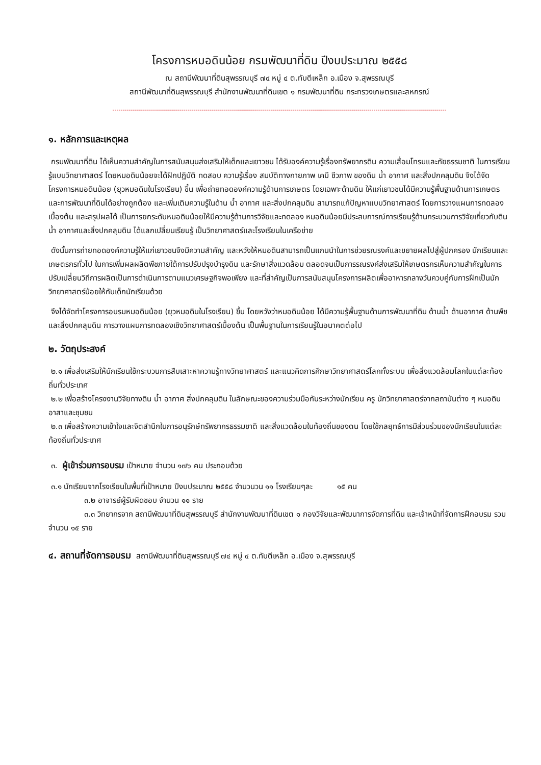โครงการหมอดินน้อย กรมพัฒนาที่ดิน ปีงบประมาณ ๒๕๕๘
ณ สถานีพัฒนาที่ดินสุพรรณบุรี ๗๔ หมู่ ๔ ต.ทับตีเหล็ก อ.เมือง จ.สุพรรณบุรี
สถานีพัฒนาที่ดินสุพรรณบุรี สำนักงานพัฒนาที่ดินเขต ๑ กรมพัฒนาที่ดิน กระทรวงเกษตรและสหกรณ์
---------------------------------------------------------------------------------------------------------------------------------------------------------------------
๑. หลักการและเหตุผล
กรมพัฒนาที่ดิน ได้เห็นความสำคัญในการสนับสนุนส่งเสริมให้เด็กและเยาวชน ได้รับองค์ความรู้เรื่องทรัพยากรดิน ความเสื่อมโทรมและภัยธรรมชาติ ในการเรียนรู้แบบวิทยาศาสตร์ โดยหมอดินน้อยจะได้ฝึกปฏิบัติ ทดสอบ ความรู้เรื่อง สมบัติทางกายภาพ เคมี ชีวภาพ ของดิน น้ำ อากาศ และสิ่งปกคลุมดิน จึงได้จัดโครงการหมอดินน้อย (ยุวหมอดินในโรงเรียน) ขึ้น เพื่อถ่ายทอดองค์ความรู้ด้านการเกษตร โดยเฉพาะด้านดิน ให้แก่เยาวชนได้มีความรู้พื้นฐานด้านการเกษตรและการพัฒนาที่ดินได้อย่างถูกต้อง และเพิ่มเติมความรู้ในด้าน น้ำ อากาศ และสิ่งปกคลุมดิน สามารถแก้ปัญหาแบบวิทยาศาสตร์ โดยการวางแผนการทดลองเบื้องต้น และสรุปผลได้ เป็นการยกระดับหมอดินน้อยให้มีความรู้ด้านการวิจัยและทดลอง หมอดินน้อยมีประสบการณ์การเรียนรู้ด้านกระบวนการวิจัยเกี่ยวกับดิน น้ำ อากาศและสิ่งปกคลุมดิน ได้แลกเปลี่ยนเรียนรู้ เป็นวิทยาศาสตร์และโรงเรียนในเครือข่าย
ดังนั้นการถ่ายทอดองค์ความรู้ให้แก่เยาวชนจึงมีความสำคัญ และหวังให้หมอดินสามารถเป็นแกนนำในการช่วยรณรงค์และขยายผลไปสู่ผู้ปกครอง นักเรียนและเกษตรกรทั่วไป ในการเพิ่มผลผลิตพืชภายใต้การปรับปรุงบำรุงดิน และรักษาสิ่งแวดล้อม ตลอดจนเป็นการรณรงค์ส่งเสริมให้เกษตรกรเห็นความสำคัญในการปรับเปลี่ยนวิถีการผลิตเป็นการดำเนินการตามแนวเศรษฐกิจพอเพียง และที่สำคัญเป็นการสนับสนุนโครงการผลิตเพื่ออาหารกลางวันควบคู่กับการฝึกเป็นนักวิทยาศาสตร์น้อยให้กับเด็กนักเรียนด้วย
จึงได้จัดทำโครงการอบรมหมอดินน้อย (ยุวหมอดินในโรงเรียน) ขึ้น โดยหวังว่าหมอดินน้อย ได้มีความรู้พื้นฐานด้านการพัฒนาที่ดิน ด้านน้ำ ด้านอากาศ ด้านพืช และสิ่งปกคลุมดิน การวางแผนการทดลองเชิงวิทยาศาสตร์เบื้องต้น เป็นพื้นฐานในการเรียนรู้ในอนาคตต่อไป
๒. วัตถุประสงค์
๒.๑ เพื่อส่งเสริมให้นักเรียนใช้กระบวนการสืบเสาะหาความรู้ทางวิทยาศาสตร์ และแนวคิดการศึกษาวิทยาศาสตร์โลกทั้งระบบ เพื่อสิ่งแวดล้อมโลกในแต่ละท้องถิ่นทั่วประเทศ
๒.๒ เพื่อสร้างโครงงานวิจัยทางดิน น้ำ อากาศ สิ่งปกคลุมดิน ในลักษณะของความร่วมมือกันระหว่างนักเรียน ครู นักวิทยาศาสตร์จากสถาบันต่าง ๆ หมอดินอาสาและชุมชน
๒.๓ เพื่อสร้างความเข้าใจและจิตสำนึกในการอนุรักษ์ทรัพยากรธรรมชาติ และสิ่งแวดล้อมในท้องถิ่นของตน โดยใช้กลยุทธ์การมีส่วนร่วมของนักเรียนในแต่ละท้องถิ่นทั่วประเทศ
๓. ผู้เข้าร่วมการอบรม เป้าหมาย จำนวน ๑๗๖ คน ประกอบด้วย
๓.๑ นักเรียนจากโรงเรียนในพื้นที่เป้าหมาย ปีงบประมาณ ๒๕๕๘ จำนวนวน ๑๑ โรงเรียนๆละ ๑๕ คน
๓.๒ อาจารย์ผู้รับผิดชอบ จำนวน ๑๑ ราย
๓.๓ วิทยากรจาก สถานีพัฒนาที่ดินสุพรรณบุรี สำนักงานพัฒนาที่ดินเขต ๑ กองวิจัยและพัฒนาการจัดการที่ดิน และเจ้าหน้าที่จัดการฝึกอบรม รวมจำนวน ๑๕ ราย
๔. สถานที่จัดการอบรม สถานีพัฒนาที่ดินสุพรรณบุรี ๗๔ หมู่ ๔ ต.ทับตีเหล็ก อ.เมือง จ.สุพรรณบุรี